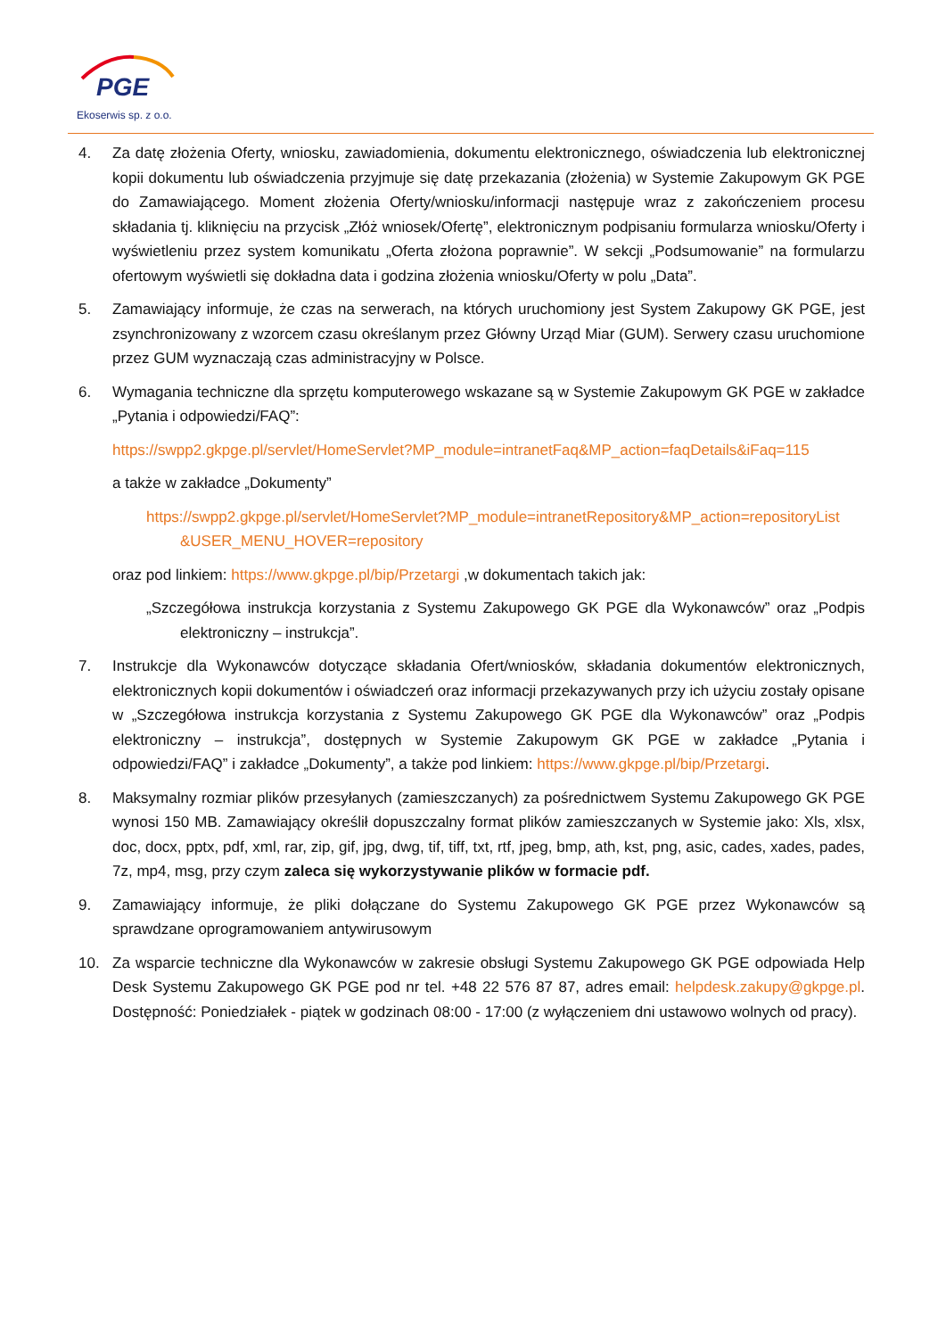PGE
Ekoserwis sp. z o.o.
4. Za datę złożenia Oferty, wniosku, zawiadomienia, dokumentu elektronicznego, oświadczenia lub elektronicznej kopii dokumentu lub oświadczenia przyjmuje się datę przekazania (złożenia) w Systemie Zakupowym GK PGE do Zamawiającego. Moment złożenia Oferty/wniosku/informacji następuje wraz z zakończeniem procesu składania tj. kliknięciu na przycisk „Złóż wniosek/Ofertę”, elektronicznym podpisaniu formularza wniosku/Oferty i wyświetleniu przez system komunikatu „Oferta złożona poprawnie”. W sekcji „Podsumowanie” na formularzu ofertowym wyświetli się dokładna data i godzina złożenia wniosku/Oferty w polu „Data”.
5. Zamawiający informuje, że czas na serwerach, na których uruchomiony jest System Zakupowy GK PGE, jest zsynchronizowany z wzorcem czasu określanym przez Główny Urząd Miar (GUM). Serwery czasu uruchomione przez GUM wyznaczają czas administracyjny w Polsce.
6. Wymagania techniczne dla sprzętu komputerowego wskazane są w Systemie Zakupowym GK PGE w zakładce „Pytania i odpowiedzi/FAQ”:
https://swpp2.gkpge.pl/servlet/HomeServlet?MP_module=intranetFaq&MP_action=faqDetails&iFaq=115
a także w zakładce „Dokumenty”
https://swpp2.gkpge.pl/servlet/HomeServlet?MP_module=intranetRepository&MP_action=repositoryList &USER_MENU_HOVER=repository
oraz pod linkiem: https://www.gkpge.pl/bip/Przetargi ,w dokumentach takich jak:
„Szczegółowa instrukcja korzystania z Systemu Zakupowego GK PGE dla Wykonawców” oraz „Podpis elektroniczny – instrukcja”.
7. Instrukcje dla Wykonawców dotyczące składania Ofert/wniosków, składania dokumentów elektronicznych, elektronicznych kopii dokumentów i oświadczeń oraz informacji przekazywanych przy ich użyciu zostały opisane w „Szczegółowa instrukcja korzystania z Systemu Zakupowego GK PGE dla Wykonawców” oraz „Podpis elektroniczny – instrukcja”, dostępnych w Systemie Zakupowym GK PGE w zakładce „Pytania i odpowiedzi/FAQ” i zakładce „Dokumenty”, a także pod linkiem: https://www.gkpge.pl/bip/Przetargi.
8. Maksymalny rozmiar plików przesyłanych (zamieszczanych) za pośrednictwem Systemu Zakupowego GK PGE wynosi 150 MB. Zamawiający określił dopuszczalny format plików zamieszczanych w Systemie jako: Xls, xlsx, doc, docx, pptx, pdf, xml, rar, zip, gif, jpg, dwg, tif, tiff, txt, rtf, jpeg, bmp, ath, kst, png, asic, cades, xades, pades, 7z, mp4, msg, przy czym zaleca się wykorzystywanie plików w formacie pdf.
9. Zamawiający informuje, że pliki dołączane do Systemu Zakupowego GK PGE przez Wykonawców są sprawdzane oprogramowaniem antywirusowym
10. Za wsparcie techniczne dla Wykonawców w zakresie obsługi Systemu Zakupowego GK PGE odpowiada Help Desk Systemu Zakupowego GK PGE pod nr tel. +48 22 576 87 87, adres email: helpdesk.zakupy@gkpge.pl. Dostępność: Poniedziałek - piątek w godzinach 08:00 - 17:00 (z wyłączeniem dni ustawowo wolnych od pracy).